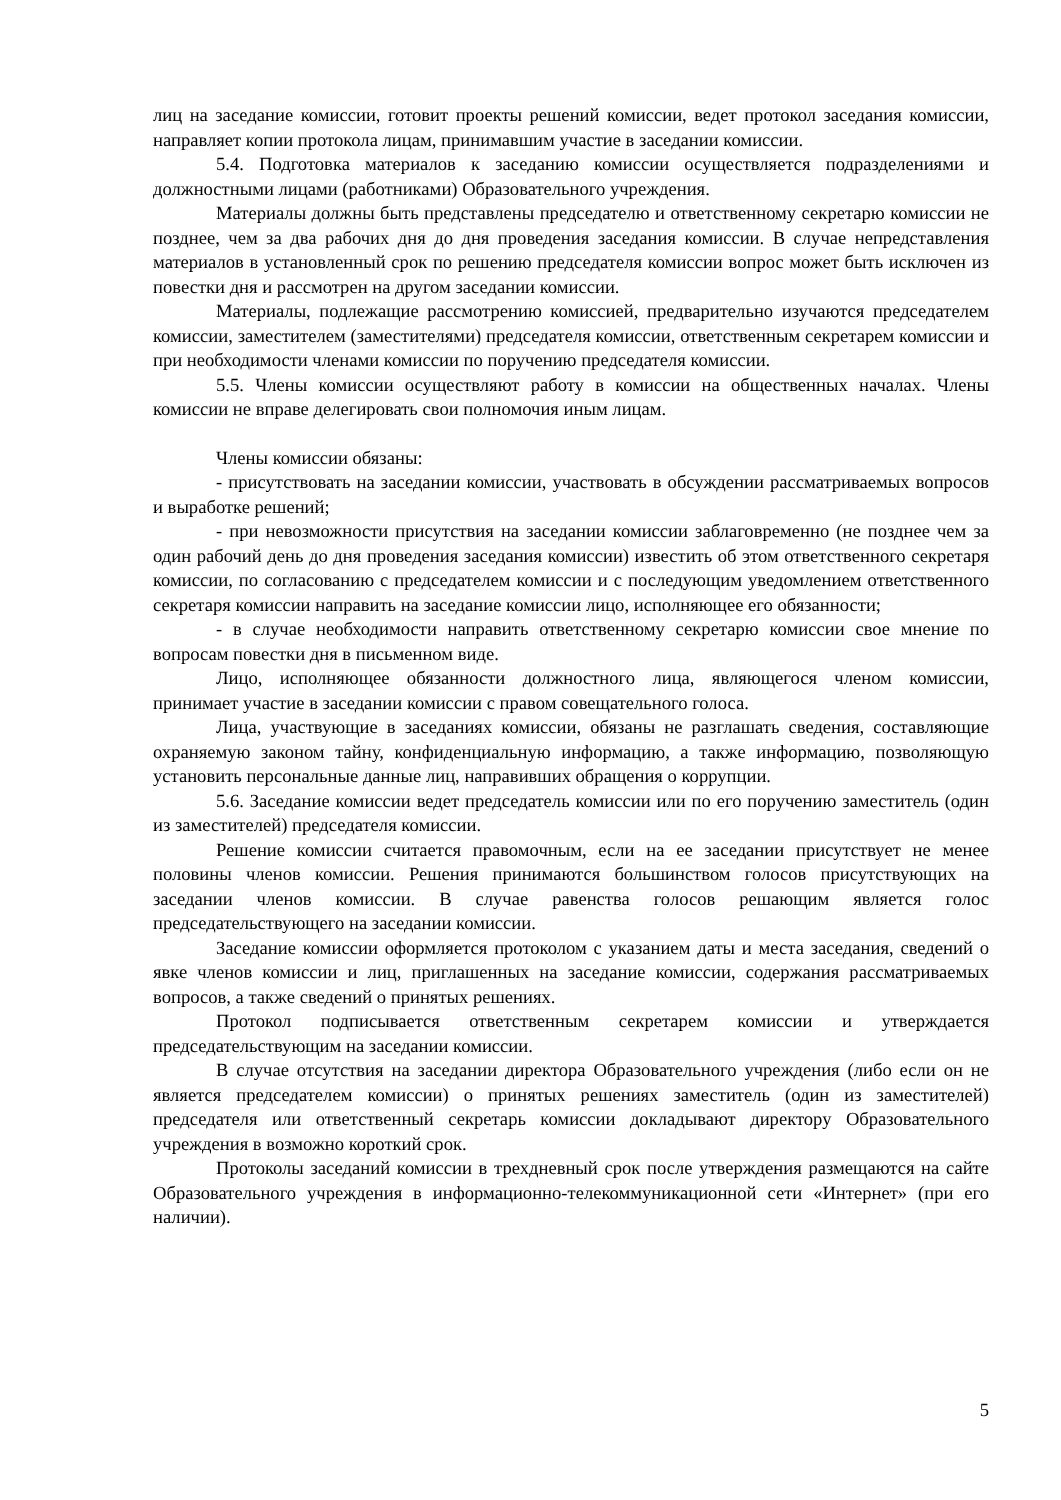лиц на заседание комиссии, готовит проекты решений комиссии, ведет протокол заседания комиссии, направляет копии протокола лицам, принимавшим участие в заседании комиссии.
5.4. Подготовка материалов к заседанию комиссии осуществляется подразделениями и должностными лицами (работниками) Образовательного учреждения.
Материалы должны быть представлены председателю и ответственному секретарю комиссии не позднее, чем за два рабочих дня до дня проведения заседания комиссии. В случае непредставления материалов в установленный срок по решению председателя комиссии вопрос может быть исключен из повестки дня и рассмотрен на другом заседании комиссии.
Материалы, подлежащие рассмотрению комиссией, предварительно изучаются председателем комиссии, заместителем (заместителями) председателя комиссии, ответственным секретарем комиссии и при необходимости членами комиссии по поручению председателя комиссии.
5.5. Члены комиссии осуществляют работу в комиссии на общественных началах. Члены комиссии не вправе делегировать свои полномочия иным лицам.
Члены комиссии обязаны:
- присутствовать на заседании комиссии, участвовать в обсуждении рассматриваемых вопросов и выработке решений;
- при невозможности присутствия на заседании комиссии заблаговременно (не позднее чем за один рабочий день до дня проведения заседания комиссии) известить об этом ответственного секретаря комиссии, по согласованию с председателем комиссии и с последующим уведомлением ответственного секретаря комиссии направить на заседание комиссии лицо, исполняющее его обязанности;
- в случае необходимости направить ответственному секретарю комиссии свое мнение по вопросам повестки дня в письменном виде.
Лицо, исполняющее обязанности должностного лица, являющегося членом комиссии, принимает участие в заседании комиссии с правом совещательного голоса.
Лица, участвующие в заседаниях комиссии, обязаны не разглашать сведения, составляющие охраняемую законом тайну, конфиденциальную информацию, а также информацию, позволяющую установить персональные данные лиц, направивших обращения о коррупции.
5.6. Заседание комиссии ведет председатель комиссии или по его поручению заместитель (один из заместителей) председателя комиссии.
Решение комиссии считается правомочным, если на ее заседании присутствует не менее половины членов комиссии. Решения принимаются большинством голосов присутствующих на заседании членов комиссии. В случае равенства голосов решающим является голос председательствующего на заседании комиссии.
Заседание комиссии оформляется протоколом с указанием даты и места заседания, сведений о явке членов комиссии и лиц, приглашенных на заседание комиссии, содержания рассматриваемых вопросов, а также сведений о принятых решениях.
Протокол подписывается ответственным секретарем комиссии и утверждается председательствующим на заседании комиссии.
В случае отсутствия на заседании директора Образовательного учреждения (либо если он не является председателем комиссии) о принятых решениях заместитель (один из заместителей) председателя или ответственный секретарь комиссии докладывают директору Образовательного учреждения в возможно короткий срок.
Протоколы заседаний комиссии в трехдневный срок после утверждения размещаются на сайте Образовательного учреждения в информационно-телекоммуникационной сети «Интернет» (при его наличии).
5